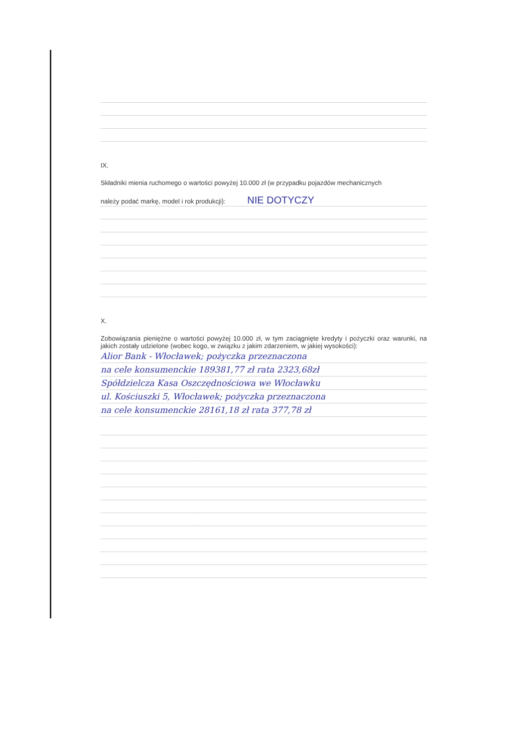IX.
Składniki mienia ruchomego o wartości powyżej 10.000 zł (w przypadku pojazdów mechanicznych
należy podać markę, model i rok produkcji): NIE DOTYCZY
X.
Zobowiązania pieniężne o wartości powyżej 10.000 zł, w tym zaciągnięte kredyty i pożyczki oraz warunki, na jakich zostały udzielone (wobec kogo, w związku z jakim zdarzeniem, w jakiej wysokości):
Alior Bank - Włocławek; pożyczka przeznaczona
na cele konsumenckie 189381,77 zł rata 2323,68zł
Spółdzielcza Kasa Oszczędnościowa we Włocławku
ul. Kościuszki 5, Włocławek; pożyczka przeznaczona
na cele konsumenckie 28161,18 zł rata 377,78 zł